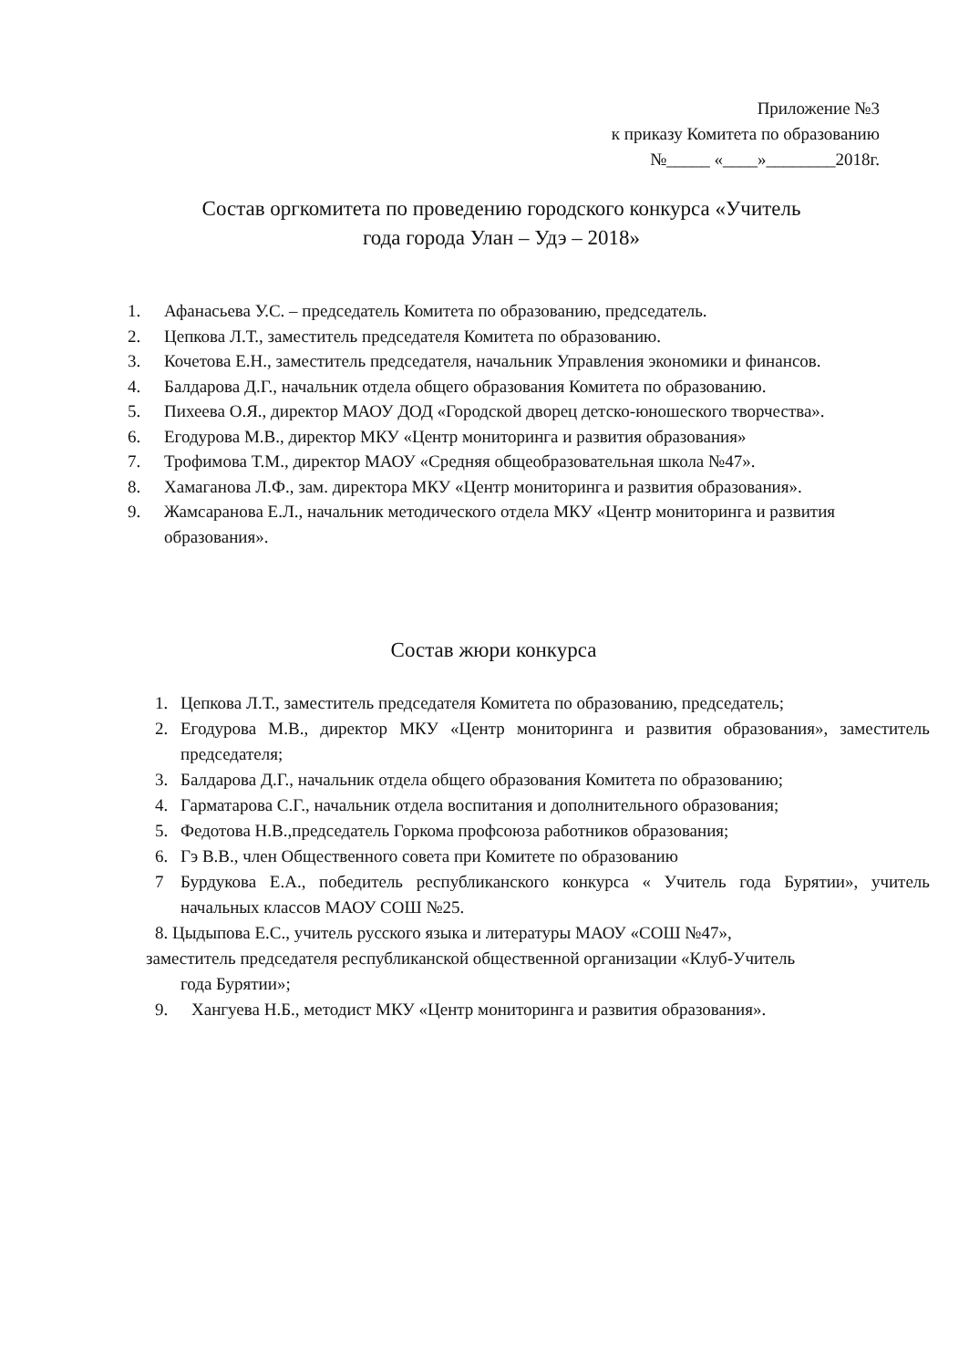Приложение №3
к приказу Комитета по образованию
№_____ «____»________2018г.
Состав оргкомитета по проведению городского конкурса «Учитель
года города Улан – Удэ – 2018»
1. Афанасьева У.С. – председатель Комитета по образованию, председатель.
2. Цепкова Л.Т., заместитель председателя Комитета по образованию.
3. Кочетова Е.Н., заместитель председателя, начальник Управления экономики и финансов.
4. Балдарова Д.Г., начальник отдела общего образования Комитета по образованию.
5. Пихеева О.Я., директор МАОУ ДОД «Городской дворец детско-юношеского творчества».
6. Егодурова М.В., директор МКУ «Центр мониторинга и развития образования»
7. Трофимова Т.М., директор МАОУ «Средняя общеобразовательная школа №47».
8. Хамаганова Л.Ф., зам. директора МКУ «Центр мониторинга и развития образования».
9. Жамсаранова Е.Л., начальник методического отдела МКУ «Центр мониторинга и развития образования».
Состав жюри конкурса
1. Цепкова Л.Т., заместитель председателя Комитета по образованию, председатель;
2. Егодурова М.В., директор МКУ «Центр мониторинга и развития образования», заместитель председателя;
3. Балдарова Д.Г., начальник отдела общего образования Комитета по образованию;
4. Гарматарова С.Г., начальник отдела воспитания и дополнительного образования;
5. Федотова Н.В.,председатель Горкома профсоюза работников образования;
6. Гэ В.В., член Общественного совета при Комитете по образованию
7 Бурдукова Е.А., победитель республиканского конкурса « Учитель года Бурятии», учитель начальных классов МАОУ СОШ №25.
8. Цыдыпова Е.С., учитель русского языка и литературы МАОУ «СОШ №47»,
заместитель председателя республиканской общественной организации «Клуб-Учитель
года Бурятии»;
9. Хангуева Н.Б., методист МКУ «Центр мониторинга и развития образования».